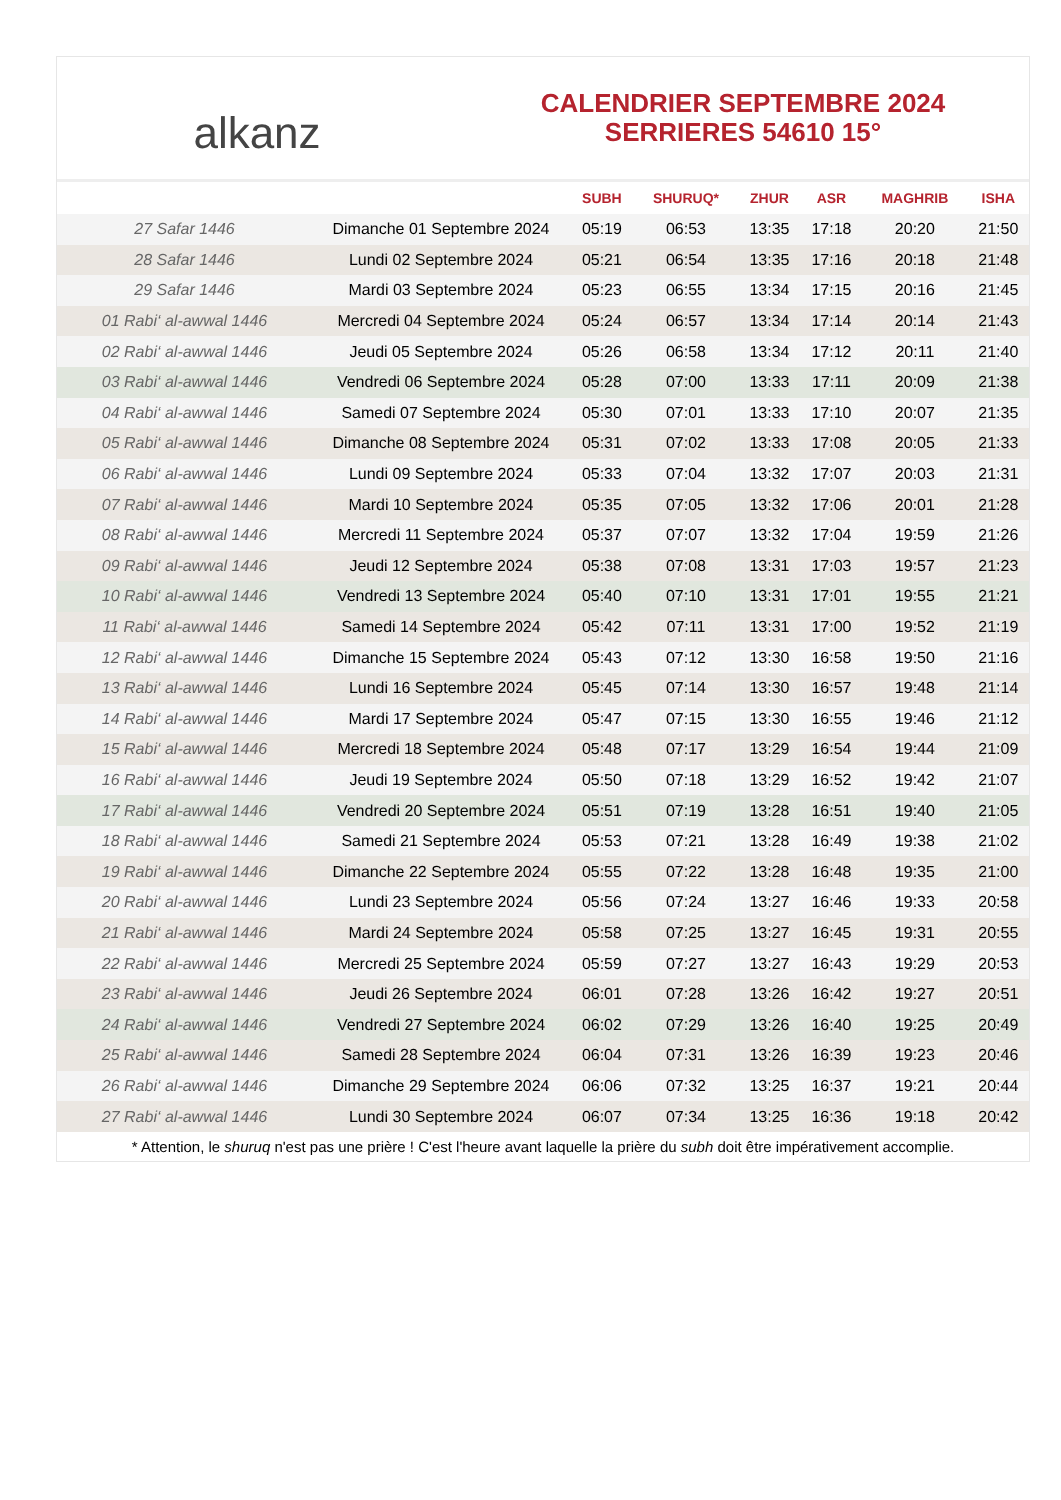alkanz
CALENDRIER SEPTEMBRE 2024
SERRIERES 54610 15°
| | | SUBH | SHURUQ* | ZHUR | ASR | MAGHRIB | ISHA |
| --- | --- | --- | --- | --- | --- | --- | --- |
| 27 Safar 1446 | Dimanche 01 Septembre 2024 | 05:19 | 06:53 | 13:35 | 17:18 | 20:20 | 21:50 |
| 28 Safar 1446 | Lundi 02 Septembre 2024 | 05:21 | 06:54 | 13:35 | 17:16 | 20:18 | 21:48 |
| 29 Safar 1446 | Mardi 03 Septembre 2024 | 05:23 | 06:55 | 13:34 | 17:15 | 20:16 | 21:45 |
| 01 Rabi‘ al-awwal 1446 | Mercredi 04 Septembre 2024 | 05:24 | 06:57 | 13:34 | 17:14 | 20:14 | 21:43 |
| 02 Rabi‘ al-awwal 1446 | Jeudi 05 Septembre 2024 | 05:26 | 06:58 | 13:34 | 17:12 | 20:11 | 21:40 |
| 03 Rabi‘ al-awwal 1446 | Vendredi 06 Septembre 2024 | 05:28 | 07:00 | 13:33 | 17:11 | 20:09 | 21:38 |
| 04 Rabi‘ al-awwal 1446 | Samedi 07 Septembre 2024 | 05:30 | 07:01 | 13:33 | 17:10 | 20:07 | 21:35 |
| 05 Rabi‘ al-awwal 1446 | Dimanche 08 Septembre 2024 | 05:31 | 07:02 | 13:33 | 17:08 | 20:05 | 21:33 |
| 06 Rabi‘ al-awwal 1446 | Lundi 09 Septembre 2024 | 05:33 | 07:04 | 13:32 | 17:07 | 20:03 | 21:31 |
| 07 Rabi‘ al-awwal 1446 | Mardi 10 Septembre 2024 | 05:35 | 07:05 | 13:32 | 17:06 | 20:01 | 21:28 |
| 08 Rabi‘ al-awwal 1446 | Mercredi 11 Septembre 2024 | 05:37 | 07:07 | 13:32 | 17:04 | 19:59 | 21:26 |
| 09 Rabi‘ al-awwal 1446 | Jeudi 12 Septembre 2024 | 05:38 | 07:08 | 13:31 | 17:03 | 19:57 | 21:23 |
| 10 Rabi‘ al-awwal 1446 | Vendredi 13 Septembre 2024 | 05:40 | 07:10 | 13:31 | 17:01 | 19:55 | 21:21 |
| 11 Rabi‘ al-awwal 1446 | Samedi 14 Septembre 2024 | 05:42 | 07:11 | 13:31 | 17:00 | 19:52 | 21:19 |
| 12 Rabi‘ al-awwal 1446 | Dimanche 15 Septembre 2024 | 05:43 | 07:12 | 13:30 | 16:58 | 19:50 | 21:16 |
| 13 Rabi‘ al-awwal 1446 | Lundi 16 Septembre 2024 | 05:45 | 07:14 | 13:30 | 16:57 | 19:48 | 21:14 |
| 14 Rabi‘ al-awwal 1446 | Mardi 17 Septembre 2024 | 05:47 | 07:15 | 13:30 | 16:55 | 19:46 | 21:12 |
| 15 Rabi‘ al-awwal 1446 | Mercredi 18 Septembre 2024 | 05:48 | 07:17 | 13:29 | 16:54 | 19:44 | 21:09 |
| 16 Rabi‘ al-awwal 1446 | Jeudi 19 Septembre 2024 | 05:50 | 07:18 | 13:29 | 16:52 | 19:42 | 21:07 |
| 17 Rabi‘ al-awwal 1446 | Vendredi 20 Septembre 2024 | 05:51 | 07:19 | 13:28 | 16:51 | 19:40 | 21:05 |
| 18 Rabi‘ al-awwal 1446 | Samedi 21 Septembre 2024 | 05:53 | 07:21 | 13:28 | 16:49 | 19:38 | 21:02 |
| 19 Rabi‘ al-awwal 1446 | Dimanche 22 Septembre 2024 | 05:55 | 07:22 | 13:28 | 16:48 | 19:35 | 21:00 |
| 20 Rabi‘ al-awwal 1446 | Lundi 23 Septembre 2024 | 05:56 | 07:24 | 13:27 | 16:46 | 19:33 | 20:58 |
| 21 Rabi‘ al-awwal 1446 | Mardi 24 Septembre 2024 | 05:58 | 07:25 | 13:27 | 16:45 | 19:31 | 20:55 |
| 22 Rabi‘ al-awwal 1446 | Mercredi 25 Septembre 2024 | 05:59 | 07:27 | 13:27 | 16:43 | 19:29 | 20:53 |
| 23 Rabi‘ al-awwal 1446 | Jeudi 26 Septembre 2024 | 06:01 | 07:28 | 13:26 | 16:42 | 19:27 | 20:51 |
| 24 Rabi‘ al-awwal 1446 | Vendredi 27 Septembre 2024 | 06:02 | 07:29 | 13:26 | 16:40 | 19:25 | 20:49 |
| 25 Rabi‘ al-awwal 1446 | Samedi 28 Septembre 2024 | 06:04 | 07:31 | 13:26 | 16:39 | 19:23 | 20:46 |
| 26 Rabi‘ al-awwal 1446 | Dimanche 29 Septembre 2024 | 06:06 | 07:32 | 13:25 | 16:37 | 19:21 | 20:44 |
| 27 Rabi‘ al-awwal 1446 | Lundi 30 Septembre 2024 | 06:07 | 07:34 | 13:25 | 16:36 | 19:18 | 20:42 |
* Attention, le shuruq n'est pas une prière ! C'est l'heure avant laquelle la prière du subh doit être impérativement accomplie.